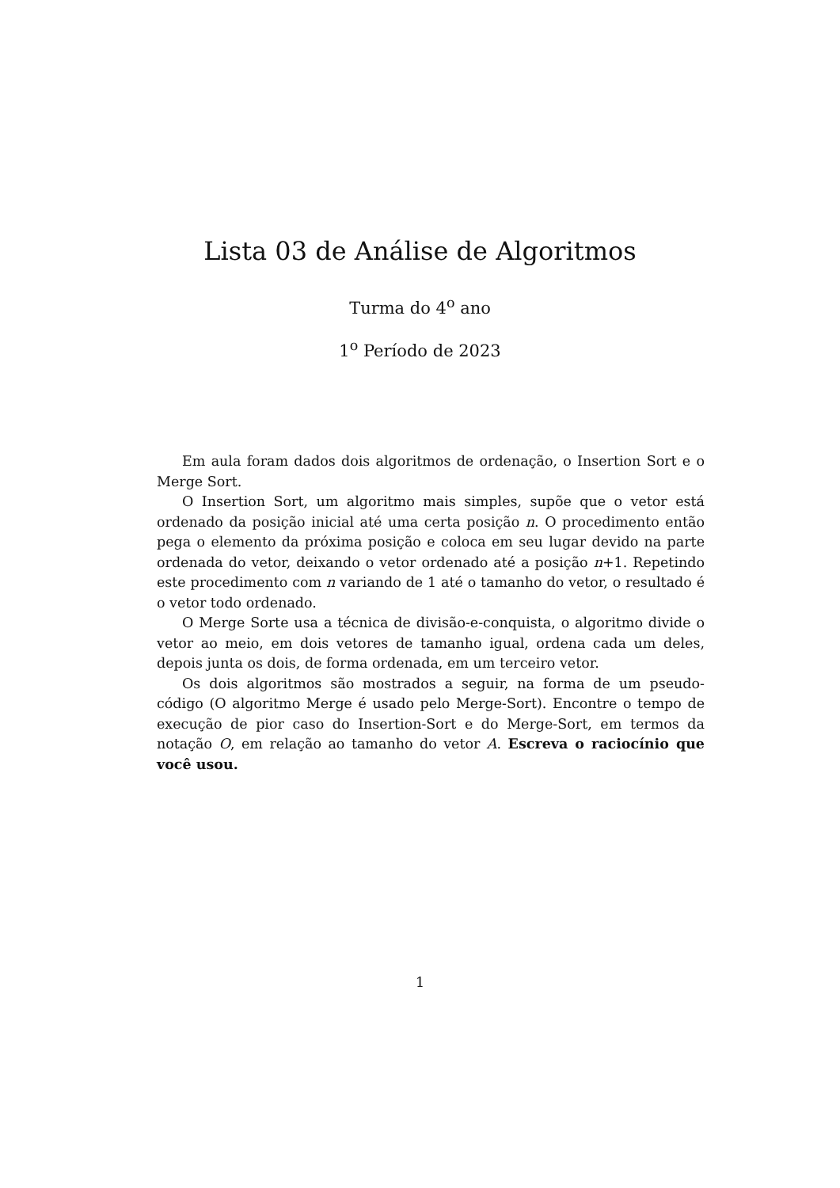Lista 03 de Análise de Algoritmos
Turma do 4<sup>o</sup> ano
1<sup>o</sup> Período de 2023
Em aula foram dados dois algoritmos de ordenação, o Insertion Sort e o Merge Sort.
O Insertion Sort, um algoritmo mais simples, supõe que o vetor está ordenado da posição inicial até uma certa posição n. O procedimento então pega o elemento da próxima posição e coloca em seu lugar devido na parte ordenada do vetor, deixando o vetor ordenado até a posição n+1. Repetindo este procedimento com n variando de 1 até o tamanho do vetor, o resultado é o vetor todo ordenado.
O Merge Sorte usa a técnica de divisão-e-conquista, o algoritmo divide o vetor ao meio, em dois vetores de tamanho igual, ordena cada um deles, depois junta os dois, de forma ordenada, em um terceiro vetor.
Os dois algoritmos são mostrados a seguir, na forma de um pseudo-código (O algoritmo Merge é usado pelo Merge-Sort). Encontre o tempo de execução de pior caso do Insertion-Sort e do Merge-Sort, em termos da notação O, em relação ao tamanho do vetor A. Escreva o raciocínio que você usou.
1